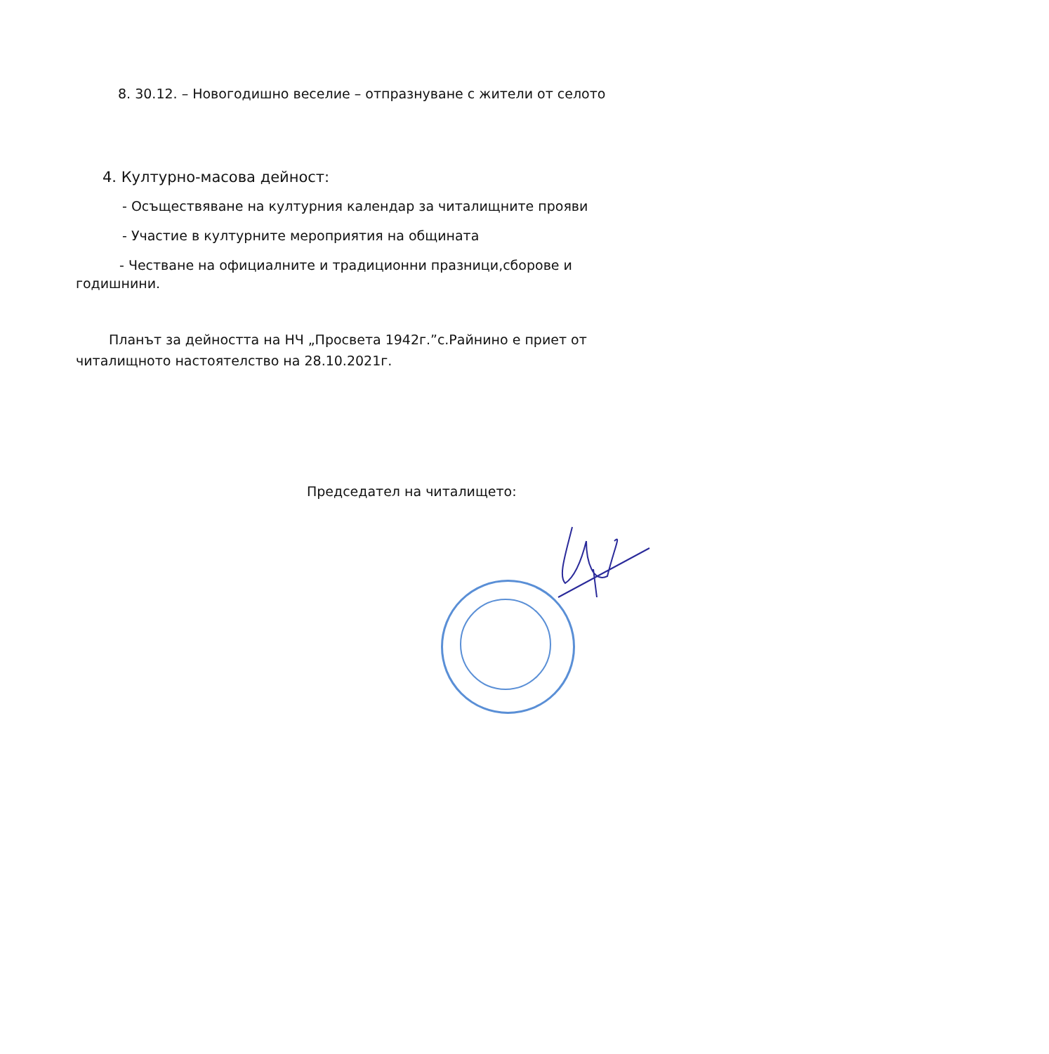8. 30.12. – Новогодишно веселие – отпразнуване с жители от селото
4. Културно-масова дейност:
- Осъществяване на културния календар за читалищните прояви
- Участие в културните мероприятия на общината
- Честване на официалните и традиционни празници,сборове и
годишнини.
Планът за дейността на НЧ „Просвета 1942г.”с.Райнино е приет от
читалищното настоятелство на 28.10.2021г.
Председател на читалището: